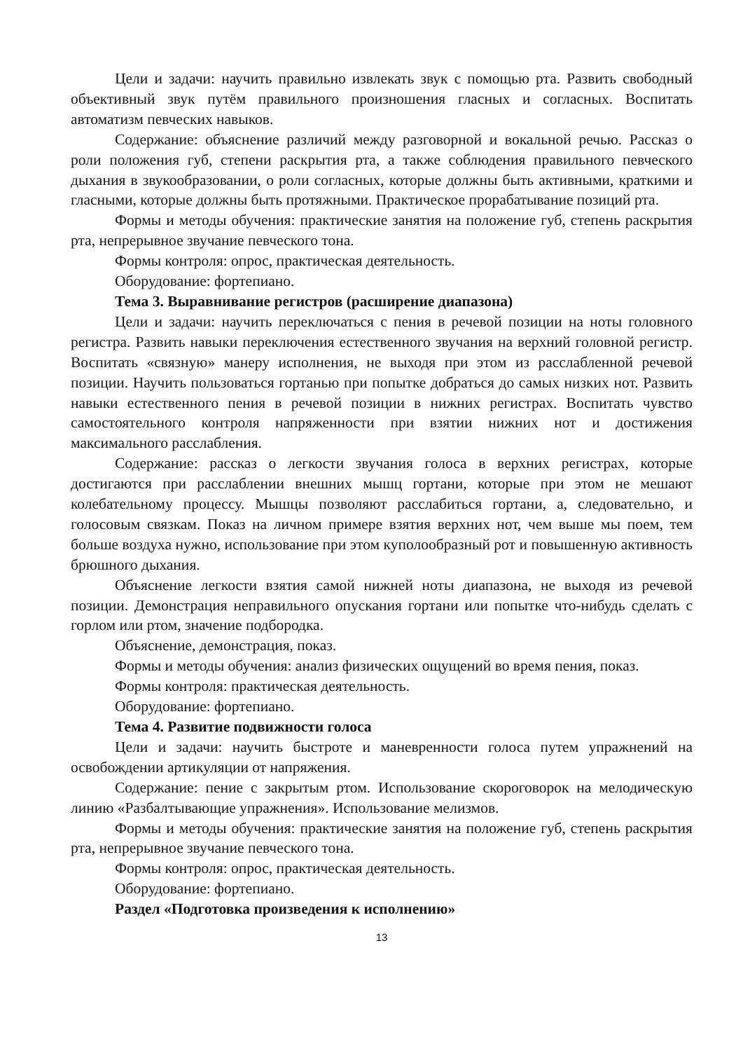Цели и задачи: научить правильно извлекать звук с помощью рта. Развить свободный объективный звук путём правильного произношения гласных и согласных. Воспитать автоматизм певческих навыков.
Содержание: объяснение различий между разговорной и вокальной речью. Рассказ о роли положения губ, степени раскрытия рта, а также соблюдения правильного певческого дыхания в звукообразовании, о роли согласных, которые должны быть активными, краткими и гласными, которые должны быть протяжными. Практическое прорабатывание позиций рта.
Формы и методы обучения: практические занятия на положение губ, степень раскрытия рта, непрерывное звучание певческого тона.
Формы контроля: опрос, практическая деятельность.
Оборудование: фортепиано.
Тема 3. Выравнивание регистров (расширение диапазона)
Цели и задачи: научить переключаться с пения в речевой позиции на ноты головного регистра. Развить навыки переключения естественного звучания на верхний головной регистр. Воспитать «связную» манеру исполнения, не выходя при этом из расслабленной речевой позиции. Научить пользоваться гортанью при попытке добраться до самых низких нот. Развить навыки естественного пения в речевой позиции в нижних регистрах. Воспитать чувство самостоятельного контроля напряженности при взятии нижних нот и достижения максимального расслабления.
Содержание: рассказ о легкости звучания голоса в верхних регистрах, которые достигаются при расслаблении внешних мышц гортани, которые при этом не мешают колебательному процессу. Мышцы позволяют расслабиться гортани, а, следовательно, и голосовым связкам. Показ на личном примере взятия верхних нот, чем выше мы поем, тем больше воздуха нужно, использование при этом куполообразный рот и повышенную активность брюшного дыхания.
Объяснение легкости взятия самой нижней ноты диапазона, не выходя из речевой позиции. Демонстрация неправильного опускания гортани или попытке что-нибудь сделать с горлом или ртом, значение подбородка.
Объяснение, демонстрация, показ.
Формы и методы обучения: анализ физических ощущений во время пения, показ.
Формы контроля: практическая деятельность.
Оборудование: фортепиано.
Тема 4. Развитие подвижности голоса
Цели и задачи: научить быстроте и маневренности голоса путем упражнений на освобождении артикуляции от напряжения.
Содержание: пение с закрытым ртом. Использование скороговорок на мелодическую линию «Разбалтывающие упражнения». Использование мелизмов.
Формы и методы обучения: практические занятия на положение губ, степень раскрытия рта, непрерывное звучание певческого тона.
Формы контроля: опрос, практическая деятельность.
Оборудование: фортепиано.
Раздел «Подготовка произведения к исполнению»
13